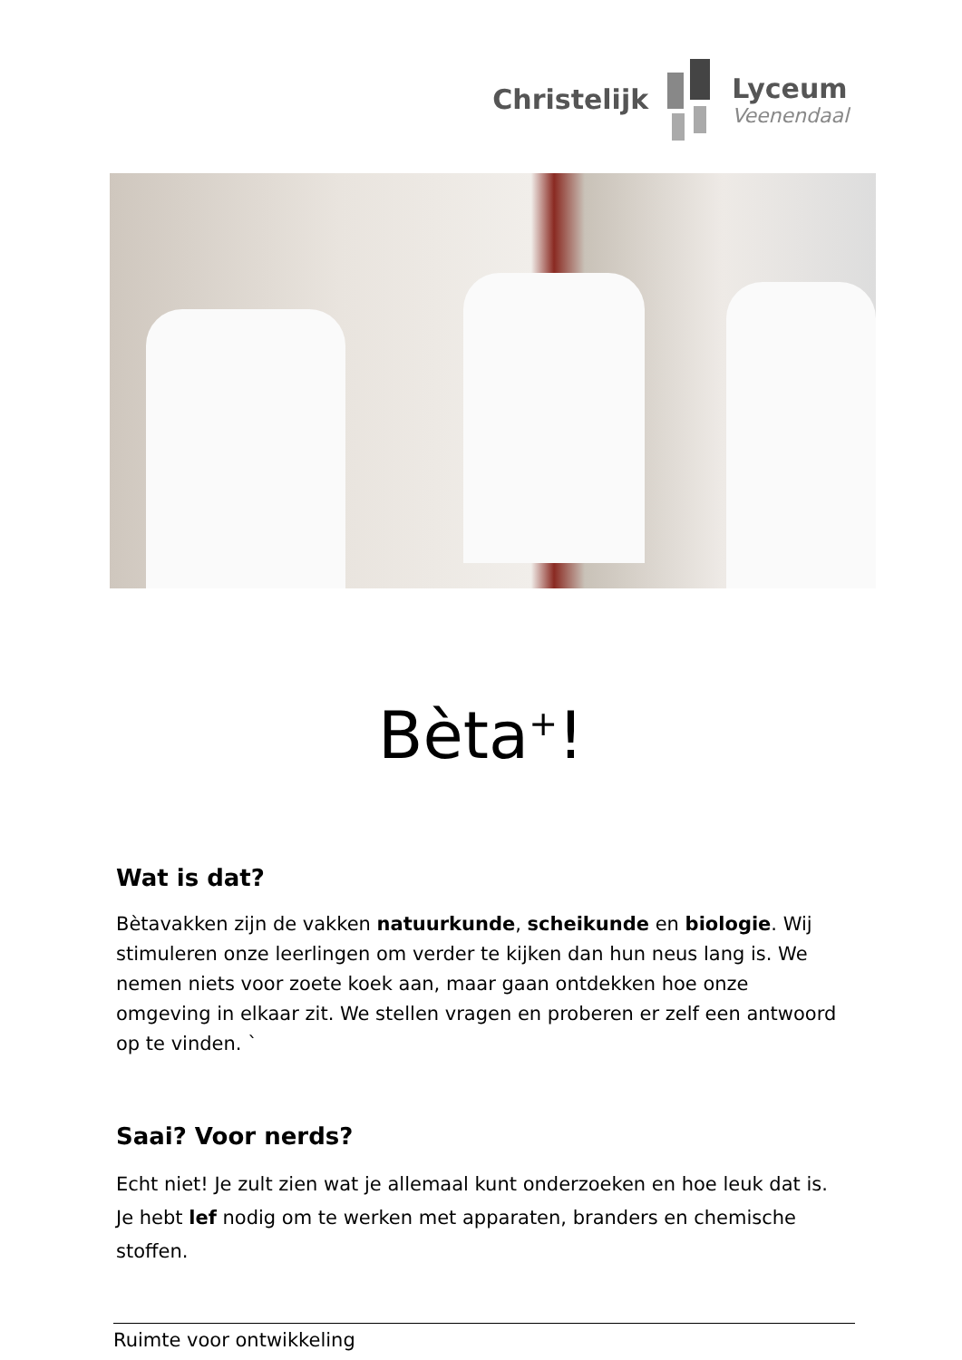Christelijk
Lyceum
Veenendaal
Bèta<sup>+</sup>!
Wat is dat?
Bètavakken zijn de vakken natuurkunde, scheikunde en biologie. Wij stimuleren onze leerlingen om verder te kijken dan hun neus lang is. We nemen niets voor zoete koek aan, maar gaan ontdekken hoe onze omgeving in elkaar zit. We stellen vragen en proberen er zelf een antwoord op te vinden. `
Saai? Voor nerds?
Echt niet! Je zult zien wat je allemaal kunt onderzoeken en hoe leuk dat is. Je hebt lef nodig om te werken met apparaten, branders en chemische stoffen.
Ruimte voor ontwikkeling